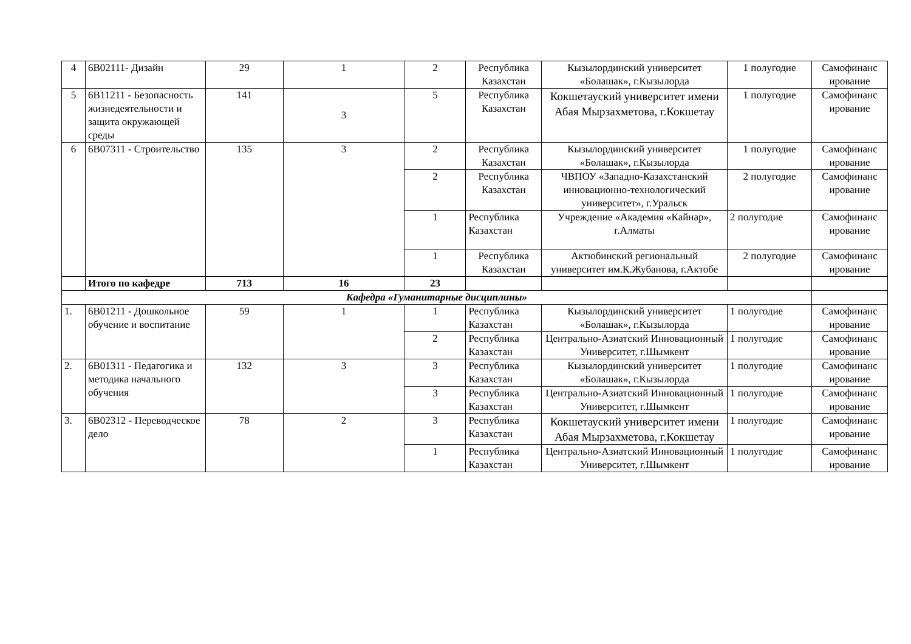| 4 | 6В02111- Дизайн | 29 | 1 | 2 | Республика Казахстан | Кызылординский университет «Болашак», г.Кызылорда | 1 полугодие | Самофинанс ирование |
| 5 | 6В11211 - Безопасность жизнедеятельности и защита окружающей среды | 141 | 3 | 5 | Республика Казахстан | Кокшетауский университет имени Абая Мырзахметова, г.Кокшетау | 1 полугодие | Самофинанс ирование |
| 6 | 6В07311 - Строительство | 135 | 3 | 2 | Республика Казахстан | Кызылординский университет «Болашак», г.Кызылорда | 1 полугодие | Самофинанс ирование |
| | | | | 2 | Республика Казахстан | ЧВПОУ «Западно-Казахстанский инновационно-технологический университет», г.Уральск | 2 полугодие | Самофинанс ирование |
| | | | | 1 | Республика Казахстан | Учреждение «Академия «Кайнар», г.Алматы | 2 полугодие | Самофинанс ирование |
| | | | | 1 | Республика Казахстан | Актюбинский региональный университет им.К.Жубанова, г.Актобе | 2 полугодие | Самофинанс ирование |
| | Итого по кафедре | 713 | 16 | 23 | | | | |
| Кафедра «Гуманитарные дисциплины» | | | | | | | | |
| 1. | 6В01211 - Дошкольное обучение и воспитание | 59 | 1 | 1 | Республика Казахстан | Кызылординский университет «Болашак», г.Кызылорда | 1 полугодие | Самофинанс ирование |
| | | | | 2 | Республика Казахстан | Центрально-Азиатский Инновационный Университет, г.Шымкент | 1 полугодие | Самофинанс ирование |
| 2. | 6В01311 - Педагогика и методика начального обучения | 132 | 3 | 3 | Республика Казахстан | Кызылординский университет «Болашак», г.Кызылорда | 1 полугодие | Самофинанс ирование |
| | | | | 3 | Республика Казахстан | Центрально-Азиатский Инновационный Университет, г.Шымкент | 1 полугодие | Самофинанс ирование |
| 3. | 6В02312 - Переводческое дело | 78 | 2 | 3 | Республика Казахстан | Кокшетауский университет имени Абая Мырзахметова, г.Кокшетау | 1 полугодие | Самофинанс ирование |
| | | | | 1 | Республика Казахстан | Центрально-Азиатский Инновационный Университет, г.Шымкент | 1 полугодие | Самофинанс ирование |